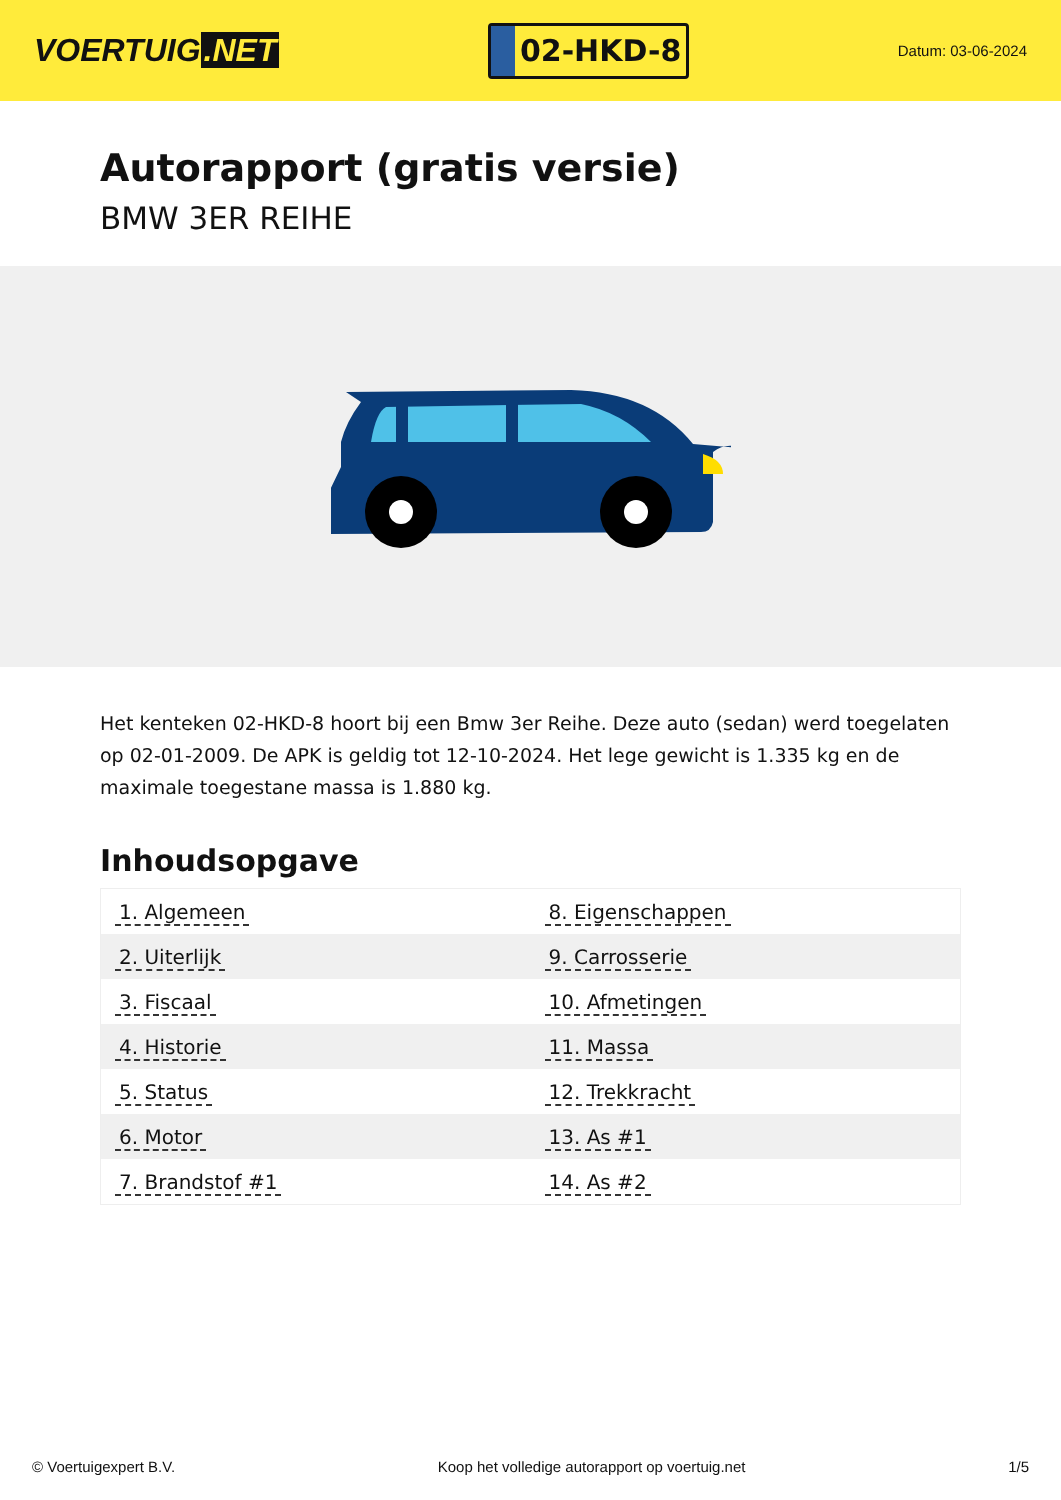VOERTUIG.NET
02-HKD-8
Datum: 03-06-2024
Autorapport (gratis versie)
BMW 3ER REIHE
Het kenteken 02-HKD-8 hoort bij een Bmw 3er Reihe. Deze auto (sedan) werd toegelaten op 02-01-2009. De APK is geldig tot 12-10-2024. Het lege gewicht is 1.335 kg en de maximale toegestane massa is 1.880 kg.
Inhoudsopgave
| 1. Algemeen | 8. Eigenschappen |
| 2. Uiterlijk | 9. Carrosserie |
| 3. Fiscaal | 10. Afmetingen |
| 4. Historie | 11. Massa |
| 5. Status | 12. Trekkracht |
| 6. Motor | 13. As #1 |
| 7. Brandstof #1 | 14. As #2 |
© Voertuigexpert B.V. Koop het volledige autorapport op voertuig.net 1/5